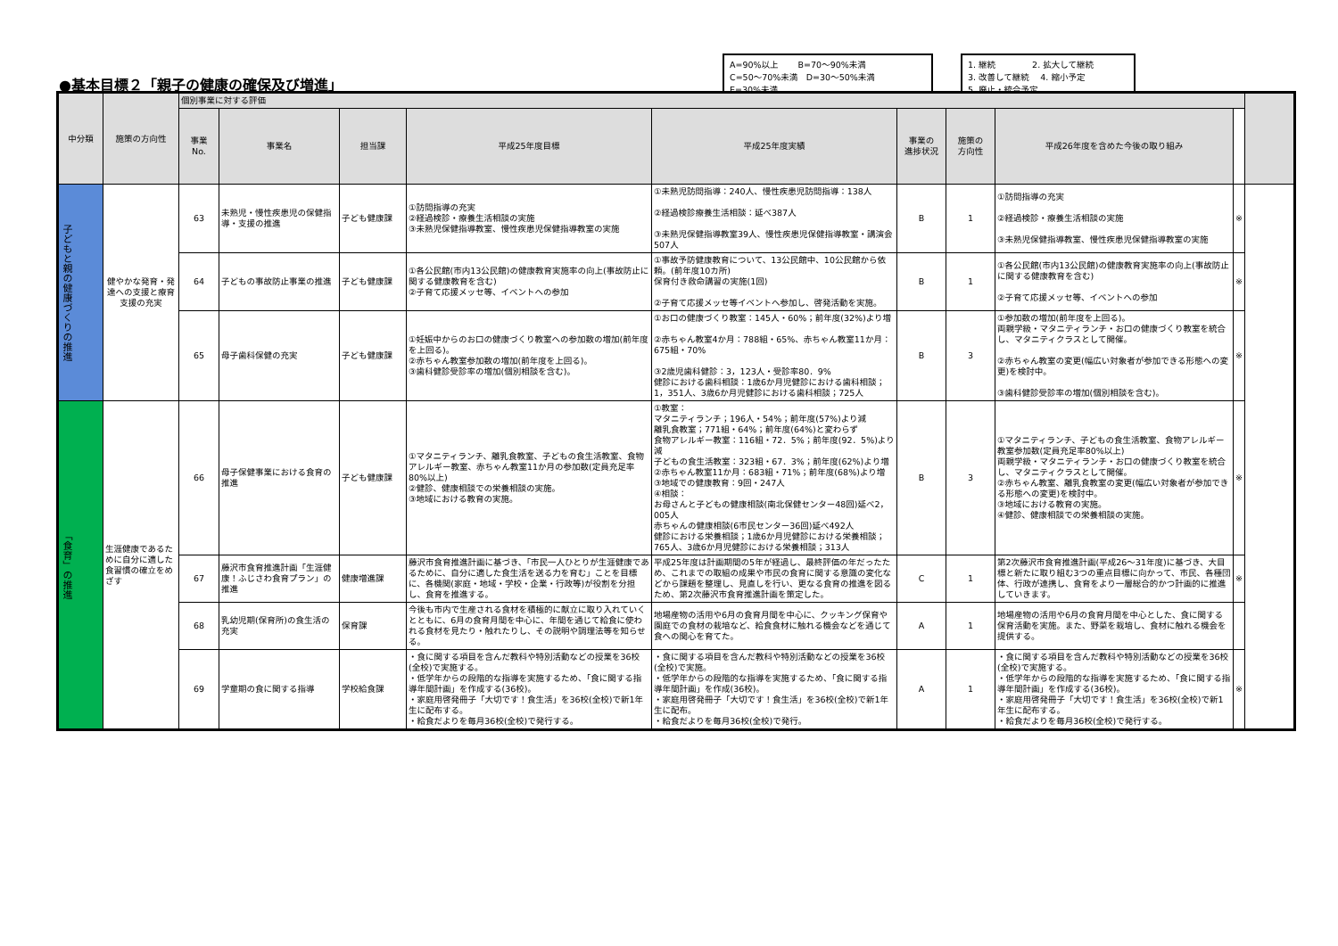A=90%以上　　 B=70～90%未満
C=50～70%未満　D=30～50%未満
E=30%未満
1. 継続　　　　 2. 拡大して継続
3. 改善して継続　 4. 縮小予定
5. 廃止・統合予定
●基本目標２「親子の健康の確保及び増進」
| 中分類 | 施策の方向性 | 個別事業に対する評価 | | | | | | | | | |
| --- | --- | --- | --- | --- | --- | --- | --- | --- | --- | --- | --- |
| | | 事業 No. | 事業名 | 担当課 | 平成25年度目標 | 平成25年度実績 | 事業の 進捗状況 | 施策の 方向性 | 平成26年度を含めた今後の取り組み | | |
| 子どもと親の健康づくりの推進 | 健やかな発育・発達への支援と療育支援の充実 | 63 | 未熟児・慢性疾患児の保健指導・支援の推進 | 子ども健康課 | ①訪問指導の充実 ②経過検診・療養生活相談の実施 ③未熟児保健指導教室、慢性疾患児保健指導教室の実施 | ①未熟児訪問指導：240人、慢性疾患児訪問指導：138人 ②経過検診療養生活相談：延べ387人 ③未熟児保健指導教室39人、慢性疾患児保健指導教室・講演会507人 | B | 1 | ①訪問指導の充実 ②経過検診・療養生活相談の実施 ③未熟児保健指導教室、慢性疾患児保健指導教室の実施 | ※ | |
| | | 64 | 子どもの事故防止事業の推進 | 子ども健康課 | ①各公民館(市内13公民館)の健康教育実施率の向上(事故防止に関する健康教育を含む) ②子育て応援メッセ等、イベントへの参加 | ①事故予防健康教育について、13公民館中、10公民館から依頼。(前年度10カ所) 保育付き救命講習の実施(1回) ②子育て応援メッセ等イベントへ参加し、啓発活動を実施。 | B | 1 | ①各公民館(市内13公民館)の健康教育実施率の向上(事故防止に関する健康教育を含む) ②子育て応援メッセ等、イベントへの参加 | ※ | |
| | | 65 | 母子歯科保健の充実 | 子ども健康課 | ①妊娠中からのお口の健康づくり教室への参加数の増加(前年度を上回る)。 ②赤ちゃん教室参加数の増加(前年度を上回る)。 ③歯科健診受診率の増加(個別相談を含む)。 | ①お口の健康づくり教室：145人・60%；前年度(32%)より増 ②赤ちゃん教室4か月：788組・65%、赤ちゃん教室11か月：675組・70% ③2歳児歯科健診：3，123人・受診率80．9% 健診における歯科相談：1歳6か月児健診における歯科相談；1，351人、3歳6か月児健診における歯科相談；725人 | B | 3 | ①参加数の増加(前年度を上回る)。 両親学級・マタニティランチ・お口の健康づくり教室を統合し、マタニティクラスとして開催。 ②赤ちゃん教室の変更(幅広い対象者が参加できる形態への変更)を検討中。 ③歯科健診受診率の増加(個別相談を含む)。 | ※ | |
| 「食育」の推進 | 生涯健康であるために自分に適した食習慣の確立をめざす | 66 | 母子保健事業における食育の推進 | 子ども健康課 | ①マタニティランチ、離乳食教室、子どもの食生活教室、食物アレルギー教室、赤ちゃん教室11か月の参加数(定員充足率80%以上) ②健診、健康相談での栄養相談の実施。 ③地域における教育の実施。 | ①教室： マタニティランチ；196人・54%；前年度(57%)より減 離乳食教室；771組・64%；前年度(64%)と変わらず 食物アレルギー教室：116組・72．5%；前年度(92．5%)より減 子どもの食生活教室：323組・67．3%；前年度(62%)より増 ②赤ちゃん教室11か月：683組・71%；前年度(68%)より増 ③地域での健康教育：9回・247人 ④相談： お母さんと子どもの健康相談(南北保健センター48回)延べ2，005人 赤ちゃんの健康相談(6市民センター36回)延べ492人 健診における栄養相談；1歳6か月児健診における栄養相談；765人、3歳6か月児健診における栄養相談；313人 | B | 3 | ①マタニティランチ、子どもの食生活教室、食物アレルギー教室参加数(定員充足率80%以上) 両親学級・マタニティランチ・お口の健康づくり教室を統合し、マタニティクラスとして開催。 ②赤ちゃん教室、離乳食教室の変更(幅広い対象者が参加できる形態への変更)を検討中。 ③地域における教育の実施。 ④健診、健康相談での栄養相談の実施。 | ※ | |
| | | 67 | 藤沢市食育推進計画「生涯健康！ふじさわ食育プラン」の推進 | 健康増進課 | 藤沢市食育推進計画に基づき、「市民一人ひとりが生涯健康であるために、自分に適した食生活を送る力を育む」ことを目標に、各機関(家庭・地域・学校・企業・行政等)が役割を分担し、食育を推進する。 | 平成25年度は計画期間の5年が経過し、最終評価の年だったため、これまでの取組の成果や市民の食育に関する意識の変化などから課題を整理し、見直しを行い、更なる食育の推進を図るため、第2次藤沢市食育推進計画を策定した。 | C | 1 | 第2次藤沢市食育推進計画(平成26～31年度)に基づき、大目標と新たに取り組む3つの重点目標に向かって、市民、各種団体、行政が連携し、食育をより一層総合的かつ計画的に推進していきます。 | ※ | |
| | | 68 | 乳幼児期(保育所)の食生活の充実 | 保育課 | 今後も市内で生産される食材を積極的に献立に取り入れていくとともに、6月の食育月間を中心に、年間を通じて給食に使われる食材を見たり・触れたりし、その説明や調理法等を知らせる。 | 地場産物の活用や6月の食育月間を中心に、クッキング保育や園庭での食材の栽培など、給食食材に触れる機会などを通じて食への関心を育てた。 | A | 1 | 地場産物の活用や6月の食育月間を中心とした、食に関する保育活動を実施。また、野菜を栽培し、食材に触れる機会を提供する。 | | |
| | | 69 | 学童期の食に関する指導 | 学校給食課 | ・食に関する項目を含んだ教科や特別活動などの授業を36校(全校)で実施する。 ・低学年からの段階的な指導を実施するため、「食に関する指導年間計画」を作成する(36校)。 ・家庭用啓発冊子「大切です！食生活」を36校(全校)で新1年生に配布する。 ・給食だよりを毎月36校(全校)で発行する。 | ・食に関する項目を含んだ教科や特別活動などの授業を36校(全校)で実施。 ・低学年からの段階的な指導を実施するため、「食に関する指導年間計画」を作成(36校)。 ・家庭用啓発冊子「大切です！食生活」を36校(全校)で新1年生に配布。 ・給食だよりを毎月36校(全校)で発行。 | A | 1 | ・食に関する項目を含んだ教科や特別活動などの授業を36校(全校)で実施する。 ・低学年からの段階的な指導を実施するため、「食に関する指導年間計画」を作成する(36校)。 ・家庭用啓発冊子「大切です！食生活」を36校(全校)で新1年生に配布する。 ・給食だよりを毎月36校(全校)で発行する。 | ※ | |